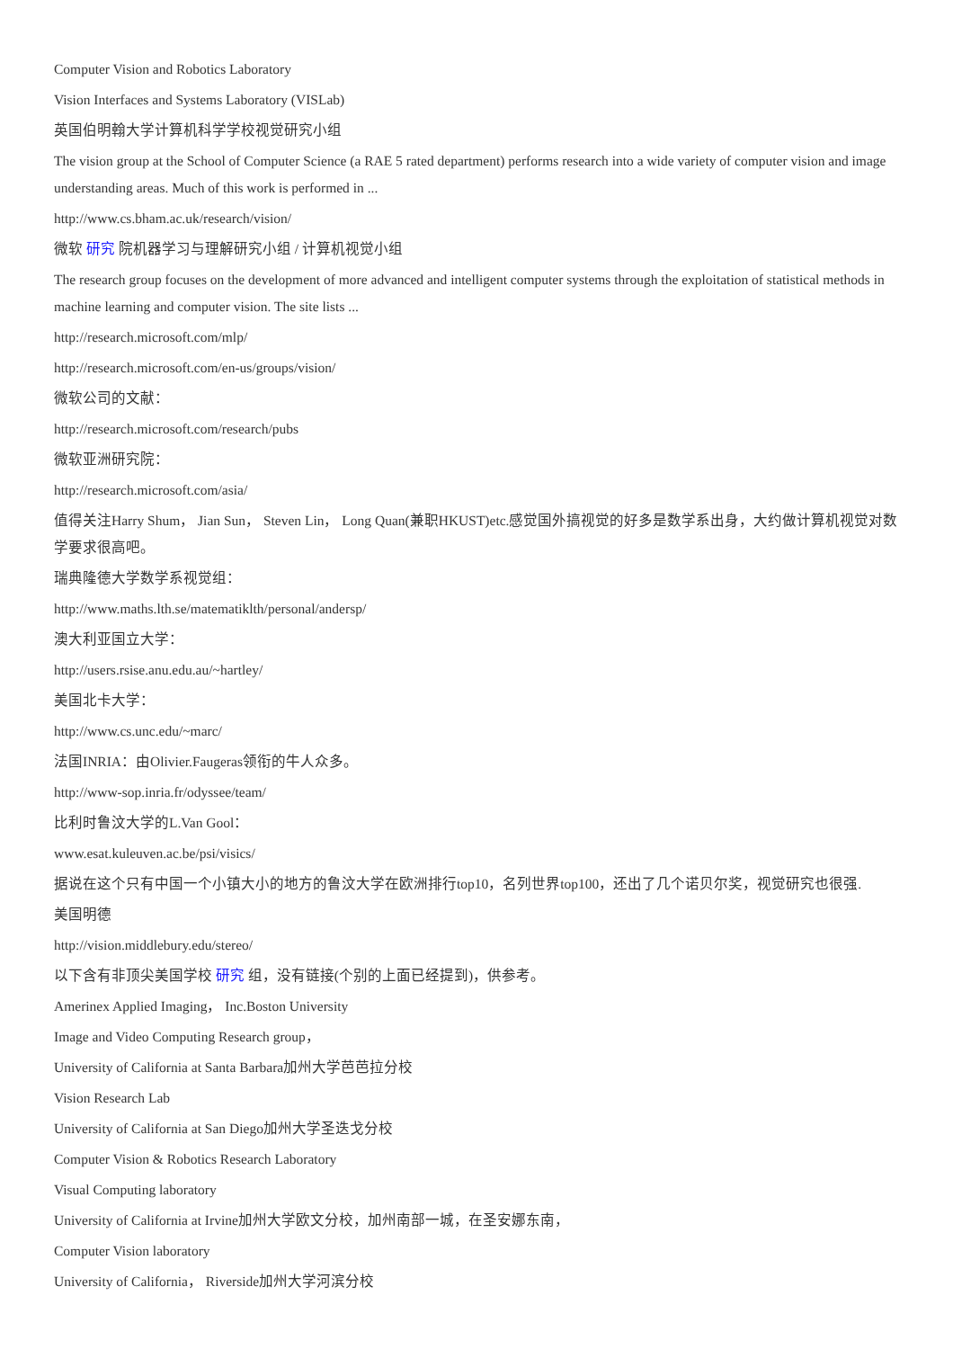Computer Vision and Robotics Laboratory
Vision Interfaces and Systems Laboratory (VISLab)
英国伯明翰大学计算机科学学校视觉研究小组
The vision group at the School of Computer Science (a RAE 5 rated department) performs research into a wide variety of computer vision and image understanding areas. Much of this work is performed in ...
http://www.cs.bham.ac.uk/research/vision/
微软 研究 院机器学习与理解研究小组 / 计算机视觉小组
The research group focuses on the development of more advanced and intelligent computer systems through the exploitation of statistical methods in machine learning and computer vision. The site lists ...
http://research.microsoft.com/mlp/
http://research.microsoft.com/en-us/groups/vision/
微软公司的文献：
http://research.microsoft.com/research/pubs
微软亚洲研究院：
http://research.microsoft.com/asia/
值得关注Harry Shum， Jian Sun， Steven Lin， Long Quan(兼职HKUST)etc.感觉国外搞视觉的好多是数学系出身，大约做计算机视觉对数学要求很高吧。
瑞典隆德大学数学系视觉组：
http://www.maths.lth.se/matematiklth/personal/andersp/
澳大利亚国立大学：
http://users.rsise.anu.edu.au/~hartley/
美国北卡大学：
http://www.cs.unc.edu/~marc/
法国INRIA：由Olivier.Faugeras领衔的牛人众多。
http://www-sop.inria.fr/odyssee/team/
比利时鲁汶大学的L.Van Gool：
www.esat.kuleuven.ac.be/psi/visics/
据说在这个只有中国一个小镇大小的地方的鲁汶大学在欧洲排行top10，名列世界top100，还出了几个诺贝尔奖，视觉研究也很强.
美国明德
http://vision.middlebury.edu/stereo/
以下含有非顶尖美国学校 研究 组，没有链接(个别的上面已经提到)，供参考。
Amerinex Applied Imaging， Inc.Boston University
Image and Video Computing Research group，
University of California at Santa Barbara加州大学芭芭拉分校
Vision Research Lab
University of California at San Diego加州大学圣迭戈分校
Computer Vision & Robotics Research Laboratory
Visual Computing laboratory
University of California at Irvine加州大学欧文分校，加州南部一城，在圣安娜东南，
Computer Vision laboratory
University of California， Riverside加州大学河滨分校